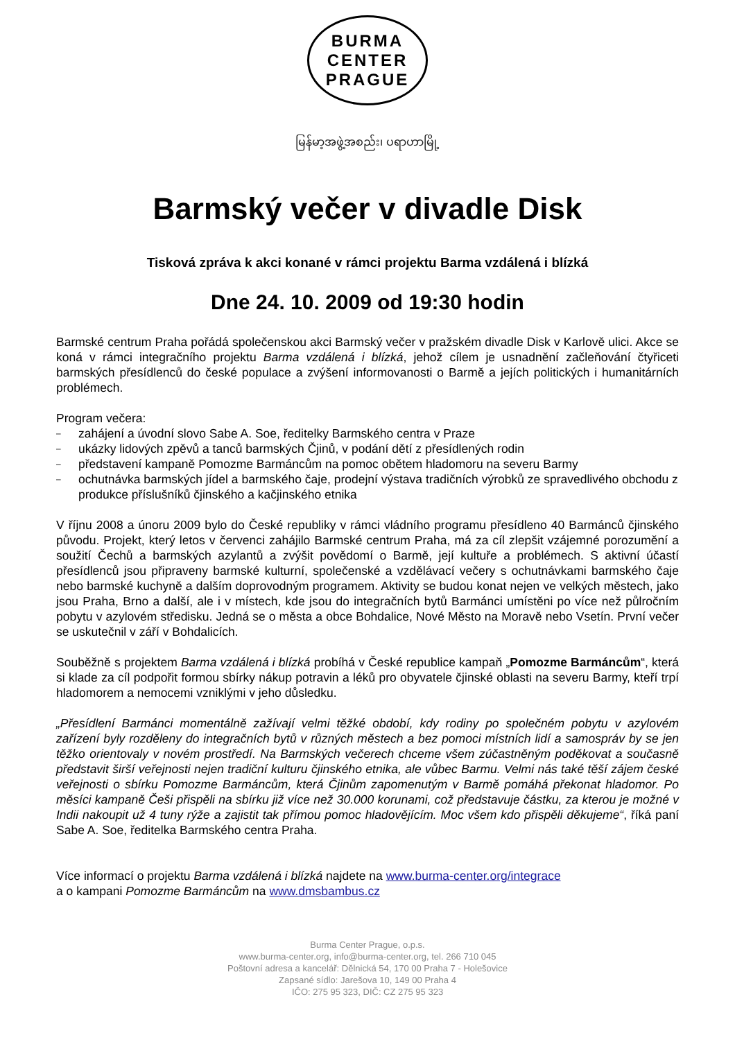BURMA
CENTER
PRAGUE
မြန်မာ့အဖွဲ့အစည်း၊ ပရာဟာမြို့
Barmský večer v divadle Disk
Tisková zpráva k akci konané v rámci projektu Barma vzdálená i blízká
Dne 24. 10. 2009 od 19:30 hodin
Barmské centrum Praha pořádá společenskou akci Barmský večer v pražském divadle Disk v Karlově ulici. Akce se koná v rámci integračního projektu Barma vzdálená i blízká, jehož cílem je usnadnění začleňování čtyřiceti barmských přesídlenců do české populace a zvýšení informovanosti o Barmě a jejích politických i humanitárních problémech.
Program večera:
– zahájení a úvodní slovo Sabe A. Soe, ředitelky Barmského centra v Praze
– ukázky lidových zpěvů a tanců barmských Čjinů, v podání dětí z přesídlených rodin
– představení kampaně Pomozme Barmáncům na pomoc obětem hladomoru na severu Barmy
– ochutnávka barmských jídel a barmského čaje, prodejní výstava tradičních výrobků ze spravedlivého obchodu z produkce příslušníků čjinského a kačjinského etnika
V říjnu 2008 a únoru 2009 bylo do České republiky v rámci vládního programu přesídleno 40 Barmánců čjinského původu. Projekt, který letos v červenci zahájilo Barmské centrum Praha, má za cíl zlepšit vzájemné porozumění a soužití Čechů a barmských azylantů a zvýšit povědomí o Barmě, její kultuře a problémech. S aktivní účastí přesídlenců jsou připraveny barmské kulturní, společenské a vzdělávací večery s ochutnávkami barmského čaje nebo barmské kuchyně a dalším doprovodným programem. Aktivity se budou konat nejen ve velkých městech, jako jsou Praha, Brno a další, ale i v místech, kde jsou do integračních bytů Barmánci umístěni po více než půlročním pobytu v azylovém středisku. Jedná se o města a obce Bohdalice, Nové Město na Moravě nebo Vsetín. První večer se uskutečnil v září v Bohdalicích.
Souběžně s projektem Barma vzdálená i blízká probíhá v České republice kampaň „Pomozme Barmáncům“, která si klade za cíl podpořit formou sbírky nákup potravin a léků pro obyvatele čjinské oblasti na severu Barmy, kteří trpí hladomorem a nemocemi vzniklými v jeho důsledku.
„Přesídlení Barmánci momentálně zažívají velmi těžké období, kdy rodiny po společném pobytu v azylovém zařízení byly rozděleny do integračních bytů v různých městech a bez pomoci místních lidí a samospráv by se jen těžko orientovaly v novém prostředí. Na Barmských večerech chceme všem zúčastněným poděkovat a současně představit širší veřejnosti nejen tradiční kulturu čjinského etnika, ale vůbec Barmu. Velmi nás také těší zájem české veřejnosti o sbírku Pomozme Barmáncům, která Čjinům zapomenutým v Barmě pomáhá překonat hladomor. Po měsíci kampaně Češi přispěli na sbírku již více než 30.000 korunami, což představuje částku, za kterou je možné v Indii nakoupit už 4 tuny rýže a zajistit tak přímou pomoc hladovějícím. Moc všem kdo přispěli děkujeme“, říká paní Sabe A. Soe, ředitelka Barmského centra Praha.
Více informací o projektu Barma vzdálená i blízká najdete na www.burma-center.org/integrace
a o kampani Pomozme Barmáncům na www.dmsbambus.cz
Burma Center Prague, o.p.s.
www.burma-center.org, info@burma-center.org, tel. 266 710 045
Poštovní adresa a kancelář: Dělnická 54, 170 00 Praha 7 - Holešovice
Zapsané sídlo: Jarešova 10, 149 00 Praha 4
IČO: 275 95 323, DIČ: CZ 275 95 323